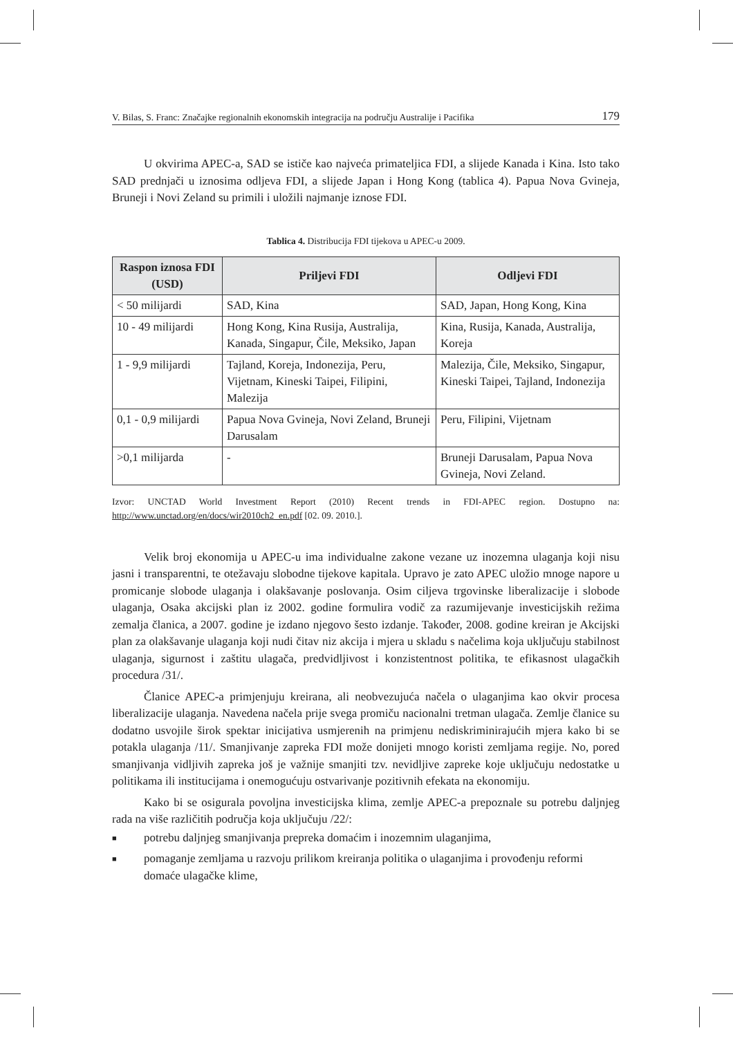V. Bilas, S. Franc: Značajke regionalnih ekonomskih integracija na području Australije i Pacifika 179
U okvirima APEC-a, SAD se ističe kao najveća primateljica FDI, a slijede Kanada i Kina. Isto tako SAD prednjači u iznosima odljeva FDI, a slijede Japan i Hong Kong (tablica 4). Papua Nova Gvineja, Bruneji i Novi Zeland su primili i uložili najmanje iznose FDI.
Tablica 4. Distribucija FDI tijekova u APEC-u 2009.
| Raspon iznosa FDI (USD) | Priljevi FDI | Odljevi FDI |
| --- | --- | --- |
| < 50 milijardi | SAD, Kina | SAD, Japan, Hong Kong, Kina |
| 10 - 49 milijardi | Hong Kong, Kina Rusija, Australija, Kanada, Singapur, Čile, Meksiko, Japan | Kina, Rusija, Kanada, Australija, Koreja |
| 1 - 9,9 milijardi | Tajland, Koreja, Indonezija, Peru, Vijetnam, Kineski Taipei, Filipini, Malezija | Malezija, Čile, Meksiko, Singapur, Kineski Taipei, Tajland, Indonezija |
| 0,1 - 0,9 milijardi | Papua Nova Gvineja, Novi Zeland, Bruneji Darusalam | Peru, Filipini, Vijetnam |
| >0,1 milijarda | - | Bruneji Darusalam, Papua Nova Gvineja, Novi Zeland. |
Izvor: UNCTAD World Investment Report (2010) Recent trends in FDI-APEC region. Dostupno na: http://www.unctad.org/en/docs/wir2010ch2_en.pdf [02. 09. 2010.].
Velik broj ekonomija u APEC-u ima individualne zakone vezane uz inozemna ulaganja koji nisu jasni i transparentni, te otežavaju slobodne tijekove kapitala. Upravo je zato APEC uložio mnoge napore u promicanje slobode ulaganja i olakšavanje poslovanja. Osim ciljeva trgovinske liberalizacije i slobode ulaganja, Osaka akcijski plan iz 2002. godine formulira vodič za razumijevanje investicijskih režima zemalja članica, a 2007. godine je izdano njegovo šesto izdanje. Također, 2008. godine kreiran je Akcijski plan za olakšavanje ulaganja koji nudi čitav niz akcija i mjera u skladu s načelima koja uključuju stabilnost ulaganja, sigurnost i zaštitu ulagača, predvidljivost i konzistentnost politika, te efikasnost ulagačkih procedura /31/.
Članice APEC-a primjenjuju kreirana, ali neobvezujuća načela o ulaganjima kao okvir procesa liberalizacije ulaganja. Navedena načela prije svega promiču nacionalni tretman ulagača. Zemlje članice su dodatno usvojile širok spektar inicijativa usmjerenih na primjenu nediskriminirajućih mjera kako bi se potakla ulaganja /11/. Smanjivanje zapreka FDI može donijeti mnogo koristi zemljama regije. No, pored smanjivanja vidljivih zapreka još je važnije smanjiti tzv. nevidljive zapreke koje uključuju nedostatke u politikama ili institucijama i onemogućuju ostvarivanje pozitivnih efekata na ekonomiju.
Kako bi se osigurala povoljna investicijska klima, zemlje APEC-a prepoznale su potrebu daljnjeg rada na više različitih područja koja uključuju /22/:
■ potrebu daljnjeg smanjivanja prepreka domaćim i inozemnim ulaganjima,
■ pomaganje zemljama u razvoju prilikom kreiranja politika o ulaganjima i provođenju reformi domaće ulagačke klime,